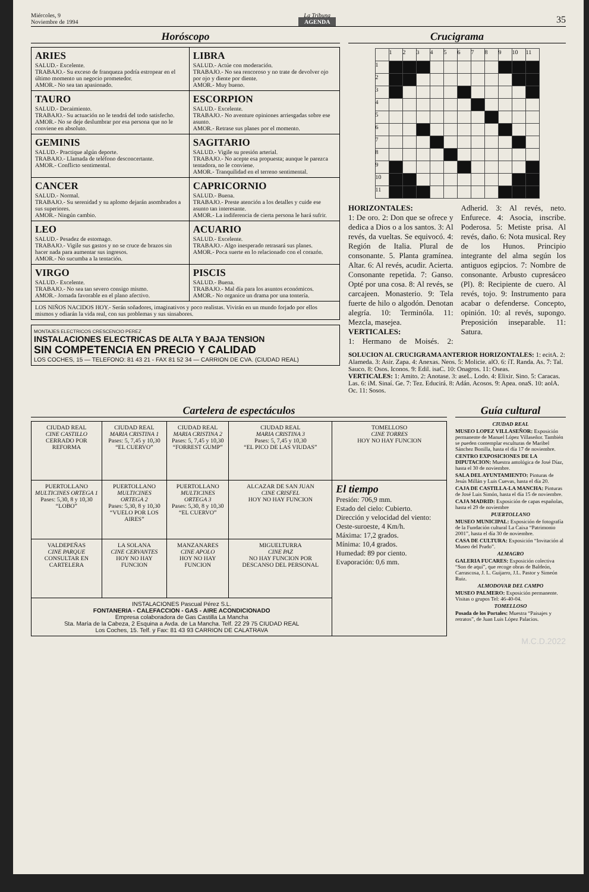Miércoles, 9
Noviembre de 1994
La Tribuna
AGENDA
35
Horóscopo
| ARIES SALUD.- Excelente. TRABAJO.- Su exceso de franqueza podría estropear en el último momento un negocio prometedor. AMOR.- No sea tan apasionado. | LIBRA SALUD.- Actúe con moderación. TRABAJO.- No sea rencoroso y no trate de devolver ojo por ojo y diente por diente. AMOR.- Muy bueno. |
| TAURO SALUD.- Decaimiento. TRABAJO.- Su actuación no le tendrá del todo satisfecho. AMOR.- No se deje deslumbrar por esa persona que no le conviene en absoluto. | ESCORPION SALUD.- Excelente. TRABAJO.- No aventure opiniones arriesgadas sobre ese asunto. AMOR.- Retrase sus planes por el momento. |
| GEMINIS SALUD.- Practique algún deporte. TRABAJO.- Llamada de teléfono desconcertante. AMOR.- Conflicto sentimental. | SAGITARIO SALUD.- Vigile su presión arterial. TRABAJO.- No acepte esa propuesta; aunque le parezca tentadora, no le conviene. AMOR.- Tranquilidad en el terreno sentimental. |
| CANCER SALUD.- Normal. TRABAJO.- Su serenidad y su aplomo dejarán asombrados a sus superiores. AMOR.- Ningún cambio. | CAPRICORNIO SALUD.- Buena. TRABAJO.- Preste atención a los detalles y cuide ese asunto tan interesante. AMOR.- La indiferencia de cierta persona le hará sufrir. |
| LEO SALUD.- Pesadez de estomago. TRABAJO.- Vigile sus gastos y no se cruce de brazos sin hacer nada para aumentar sus ingresos. AMOR.- No sucumba a la tentación. | ACUARIO SALUD.- Excelente. TRABAJO.- Algo inesperado retrasará sus planes. AMOR.- Poca suerte en lo relacionado con el corazón. |
| VIRGO SALUD.- Excelente. TRABAJO.- No sea tan severo consigo mismo. AMOR.- Jornada favorable en el plano afectivo. | PISCIS SALUD.- Buena. TRABAJO.- Mal día para los asuntos económicos. AMOR.- No organice un drama por una tontería. |
| LOS NIÑOS NACIDOS HOY.- Serán soñadores, imaginativos y poco realistas. Vivirán en un mundo forjado por ellos mismos y odiarán la vida real, con sus problemas y sus sinsabores. | |
MONTAJES ELECTRICOS CRESCENCIO PEREZ
INSTALACIONES ELECTRICAS DE ALTA Y BAJA TENSION
SIN COMPETENCIA EN PRECIO Y CALIDAD
LOS COCHES, 15 — TELEFONO: 81 43 21 - FAX 81 52 34 — CARRION DE CVA. (CIUDAD REAL)
Crucigrama
| | 1 | 2 | 3 | 4 | 5 | 6 | 7 | 8 | 9 | 10 | 11 |
| 1 | | | | | | | | | | | |
| 2 | | | | | | | | | | | |
| 3 | | | | | | | | | | | |
| 4 | | | | | | | | | | | |
| 5 | | | | | | | | | | | |
| 6 | | | | | | | | | | | |
| 7 | | | | | | | | | | | |
| 8 | | | | | | | | | | | |
| 9 | | | | | | | | | | | |
| 10 | | | | | | | | | | | |
| 11 | | | | | | | | | | | |
HORIZONTALES:
1: De oro. 2: Don que se ofrece y dedica a Dios o a los santos. 3: Al revés, da vueltas. Se equivocó. 4: Región de Italia. Plural de consonante. 5. Planta gramínea. Altar. 6: Al revés, acudir. Acierta. Consonante repetida. 7: Ganso. Opté por una cosa. 8: Al revés, se carcajeen. Monasterio. 9: Tela fuerte de hilo o algodón. Denotan alegría. 10: Terminóla. 11: Mezcla, masejea.
VERTICALES:
1: Hermano de Moisés. 2: Adherid. 3: Al revés, neto. Enfurece. 4: Asocia, inscribe. Poderosa. 5: Metiste prisa. Al revés, daño. 6: Nota musical. Rey de los Hunos. Principio integrante del alma según los antiguos egipcios. 7: Nombre de consonante. Arbusto cupresáceo (Pl). 8: Recipiente de cuero. Al revés, tojo. 9: Instrumento para acabar o defenderse. Concepto, opinión. 10: al revés, supongo. Preposición inseparable. 11: Satura.
SOLUCION AL CRUCIGRAMA ANTERIOR HORIZONTALES: 1: ecitA. 2: Alameda. 3: Asir. Zapa. 4: Anexas. Neos. 5: Molicie. alO. 6: íT. Randa. As. 7: Tal. Sauco. 8: Osos. Iconos. 9: Edil. isaC. 10: Onagros. 11: Oseas.
VERTICALES: 1: Amito. 2: Anotase. 3: aseL. Lodo. 4: Elixir. Sino. 5: Caracas. Las. 6: iM. Sinaí. Ge. 7: Tez. Educirá. 8: Adán. Acosos. 9: Apea. onaS. 10: aolA. Oc. 11: Sosos.
Cartelera de espectáculos
| CIUDAD REAL CINE CASTILLO CERRADO POR REFORMA | CIUDAD REAL MARIA CRISTINA 1 Pases: 5, 7,45 y 10,30 “EL CUERVO” | CIUDAD REAL MARIA CRISTINA 2 Pases: 5, 7,45 y 10,30 “FORREST GUMP” | CIUDAD REAL MARIA CRISTINA 3 Pases: 5, 7,45 y 10,30 “EL PICO DE LAS VIUDAS” | TOMELLOSO CINE TORRES HOY NO HAY FUNCION |
| PUERTOLLANO MULTICINES ORTEGA 1 Pases: 5,30, 8 y 10,30 “LOBO” | PUERTOLLANO MULTICINES ORTEGA 2 Pases: 5,30, 8 y 10,30 “VUELO POR LOS AIRES” | PUERTOLLANO MULTICINES ORTEGA 3 Pases: 5,30, 8 y 10,30 “EL CUERVO” | ALCAZAR DE SAN JUAN CINE CRISFEL HOY NO HAY FUNCION | El tiempo Presión: 706,9 mm. Estado del cielo: Cubierto. Dirección y velocidad del viento: Oeste-suroeste, 4 Km/h. Máxima: 17,2 grados. Mínima: 10,4 grados. Humedad: 89 por ciento. Evaporación: 0,6 mm. |
| VALDEPEÑAS CINE PARQUE CONSULTAR EN CARTELERA | LA SOLANA CINE CERVANTES HOY NO HAY FUNCION | MANZANARES CINE APOLO HOY NO HAY FUNCION | MIGUELTURRA CINE PAZ NO HAY FUNCION POR DESCANSO DEL PERSONAL | |
| INSTALACIONES Pascual Pérez S.L. FONTANERIA - CALEFACCION - GAS - AIRE ACONDICIONADO Empresa colaboradora de Gas Castilla La Mancha Sta. María de la Cabeza, 2 Esquina a Avda. de La Mancha. Telf. 22 29 75 CIUDAD REAL Los Coches, 15. Telf. y Fax: 81 43 93 CARRION DE CALATRAVA | | | | |
Guía cultural
CIUDAD REAL
MUSEO LOPEZ VILLASEÑOR: Exposición permanente de Manuel López Villaseñor. También se pueden contemplar esculturas de Maribel Sánchez Bonilla, hasta el día 17 de noviembre.
CENTRO EXPOSICIONES DE LA DIPUTACION: Muestra antológica de José Díaz, hasta el 30 de noviembre.
SALA DEL AYUNTAMIENTO: Pinturas de Jesús Millán y Luis Cuevas, hasta el día 20.
CAJA DE CASTILLA-LA MANCHA: Pinturas de José Luis Simón, hasta el día 15 de noviembre.
CAJA MADRID: Exposición de capas españolas, hasta el 29 de noviembre
PUERTOLLANO
MUSEO MUNICIPAL: Exposición de fotografía de la Fundación cultural La Caixa “Patrimonio 2001”, hasta el día 30 de noviembre.
CASA DE CULTURA: Exposición “Invitación al Museo del Prado”.
ALMAGRO
GALERIA FUCARES: Exposición colectiva “Son de aquí”, que recoge obras de Baldeón, Carrascosa, J. L. Guijarro, J.L. Pastor y Simeón Ruiz.
ALMODOVAR DEL CAMPO
MUSEO PALMERO: Exposición permanente. Visitas o grupos Tel: 46-40-04.
TOMELLOSO
Posada de los Portales: Muestra “Paisajes y retratos”, de Juan Luis López Palacios.
M.C.D.2022